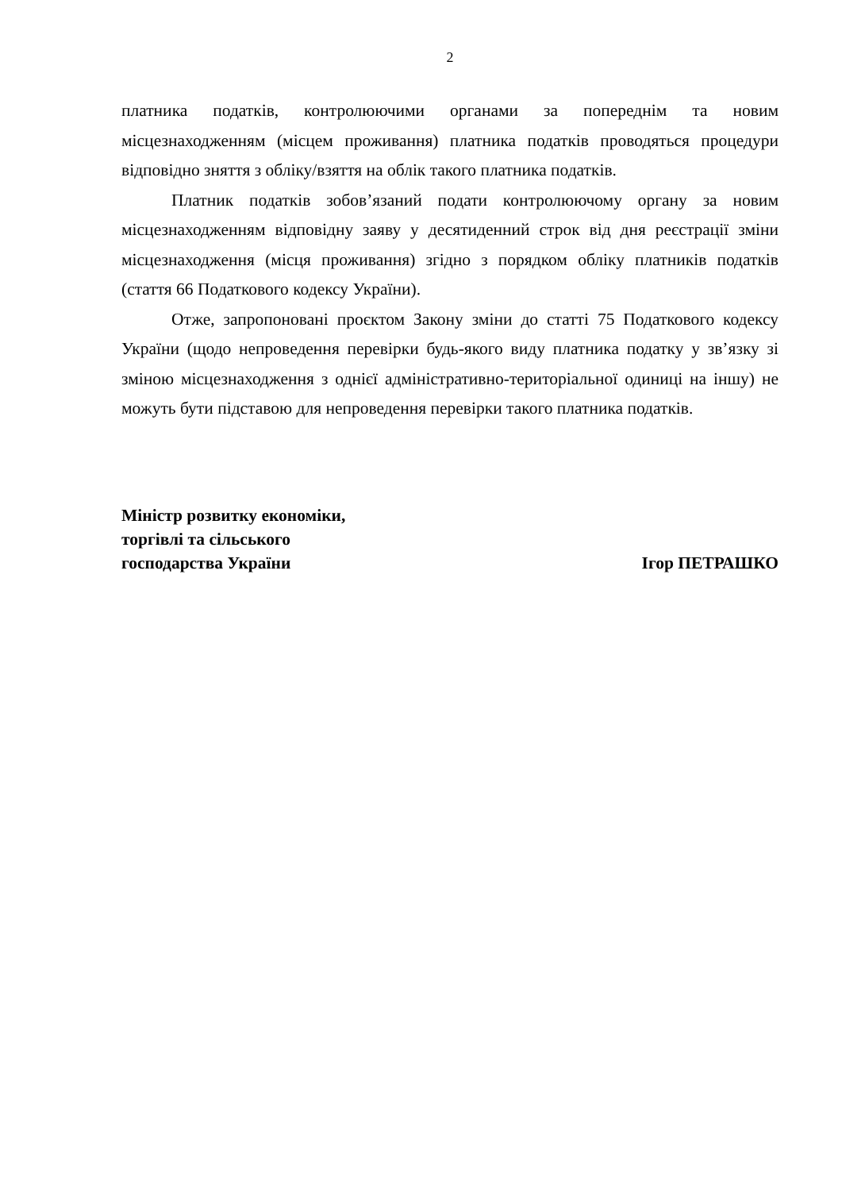2
платника податків, контролюючими органами за попереднім та новим місцезнаходженням (місцем проживання) платника податків проводяться процедури відповідно зняття з обліку/взяття на облік такого платника податків.
Платник податків зобов’язаний подати контролюючому органу за новим місцезнаходженням відповідну заяву у десятиденний строк від дня реєстрації зміни місцезнаходження (місця проживання) згідно з порядком обліку платників податків (стаття 66 Податкового кодексу України).
Отже, запропоновані проєктом Закону зміни до статті 75 Податкового кодексу України (щодо непроведення перевірки будь-якого виду платника податку у зв’язку зі зміною місцезнаходження з однієї адміністративно-територіальної одиниці на іншу) не можуть бути підставою для непроведення перевірки такого платника податків.
Міністр розвитку економіки,
торгівлі та сільського
господарства України
Ігор ПЕТРАШКО